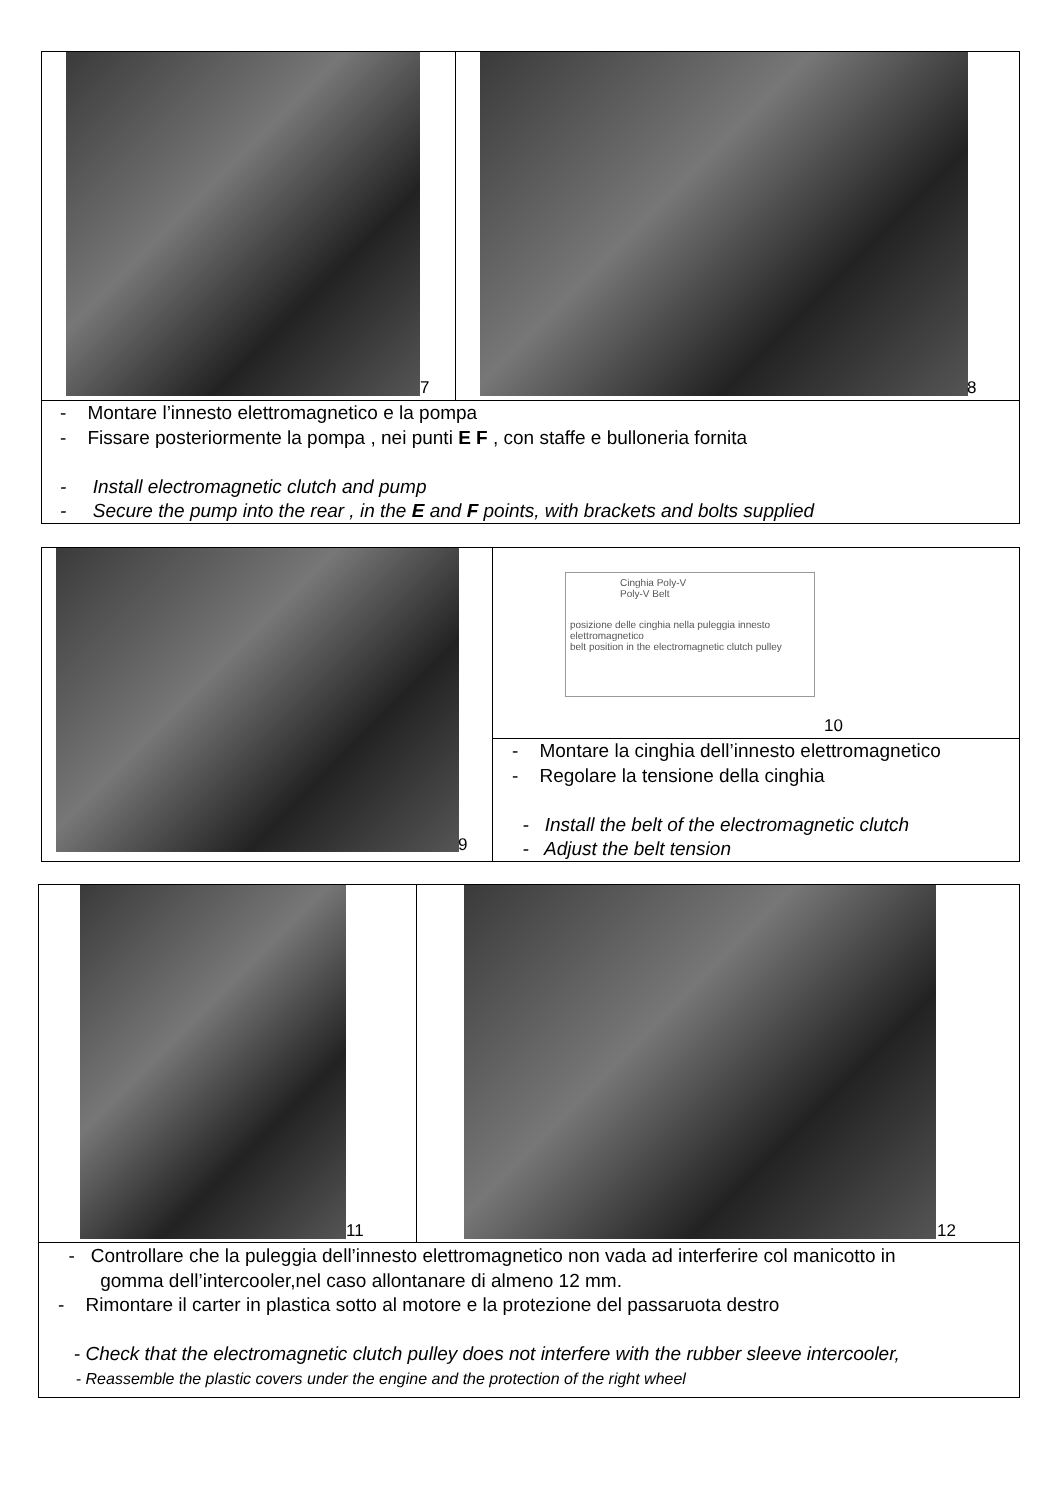7 8
- Montare l’innesto elettromagnetico e la pompa
- Fissare posteriormente la pompa , nei punti E F , con staffe e bulloneria fornita
- Install electromagnetic clutch and pump
- Secure the pump into the rear , in the E and F points, with brackets and bolts supplied
9
Cinghia Poly-V
Poly-V Belt
posizione delle cinghia nella puleggia innesto elettromagnetico
belt position in the electromagnetic clutch pulley
10
- Montare la cinghia dell’innesto elettromagnetico
- Regolare la tensione della cinghia
- Install the belt of the electromagnetic clutch
- Adjust the belt tension
11 12
- Controllare che la puleggia dell’innesto elettromagnetico non vada ad interferire col manicotto in
gomma dell’intercooler,nel caso allontanare di almeno 12 mm.
- Rimontare il carter in plastica sotto al motore e la protezione del passaruota destro
- Check that the electromagnetic clutch pulley does not interfere with the rubber sleeve intercooler,
- Reassemble the plastic covers under the engine and the protection of the right wheel